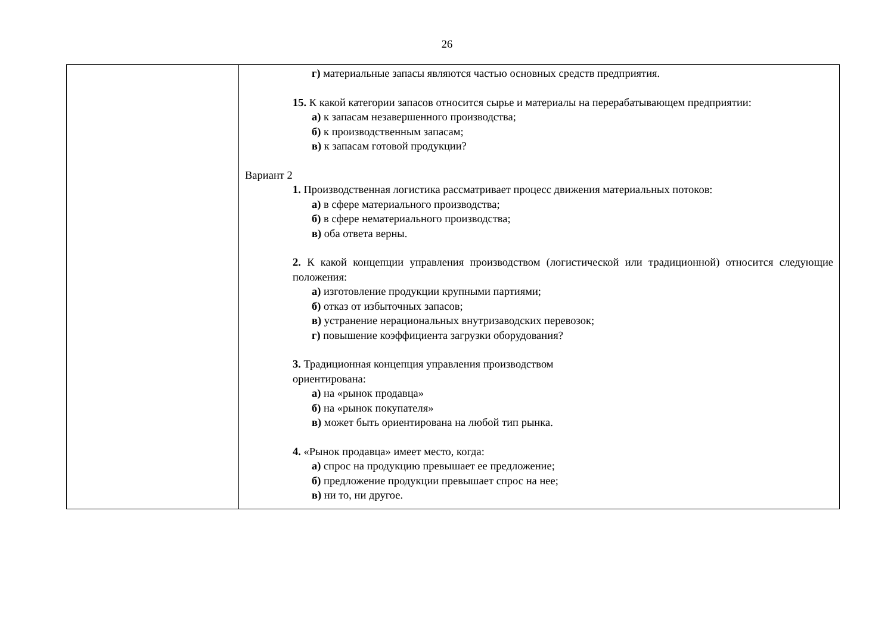26
| | г) материальные запасы являются частью основных средств предприятия. 15. К какой категории запасов относится сырье и материалы на перерабатывающем предприятии: а) к запасам незавершенного производства; б) к производственным запасам; в) к запасам готовой продукции? Вариант 2 1. Производственная логистика рассматривает процесс движения материальных потоков: а) в сфере материального производства; б) в сфере нематериального производства; в) оба ответа верны. 2. К какой концепции управления производством (логистической или традиционной) относится следующие положения: а) изготовление продукции крупными партиями; б) отказ от избыточных запасов; в) устранение нерациональных внутризаводских перевозок; г) повышение коэффициента загрузки оборудования? 3. Традиционная концепция управления производством ориентирована: а) на «рынок продавца» б) на «рынок покупателя» в) может быть ориентирована на любой тип рынка. 4. «Рынок продавца» имеет место, когда: а) спрос на продукцию превышает ее предложение; б) предложение продукции превышает спрос на нее; в) ни то, ни другое. |